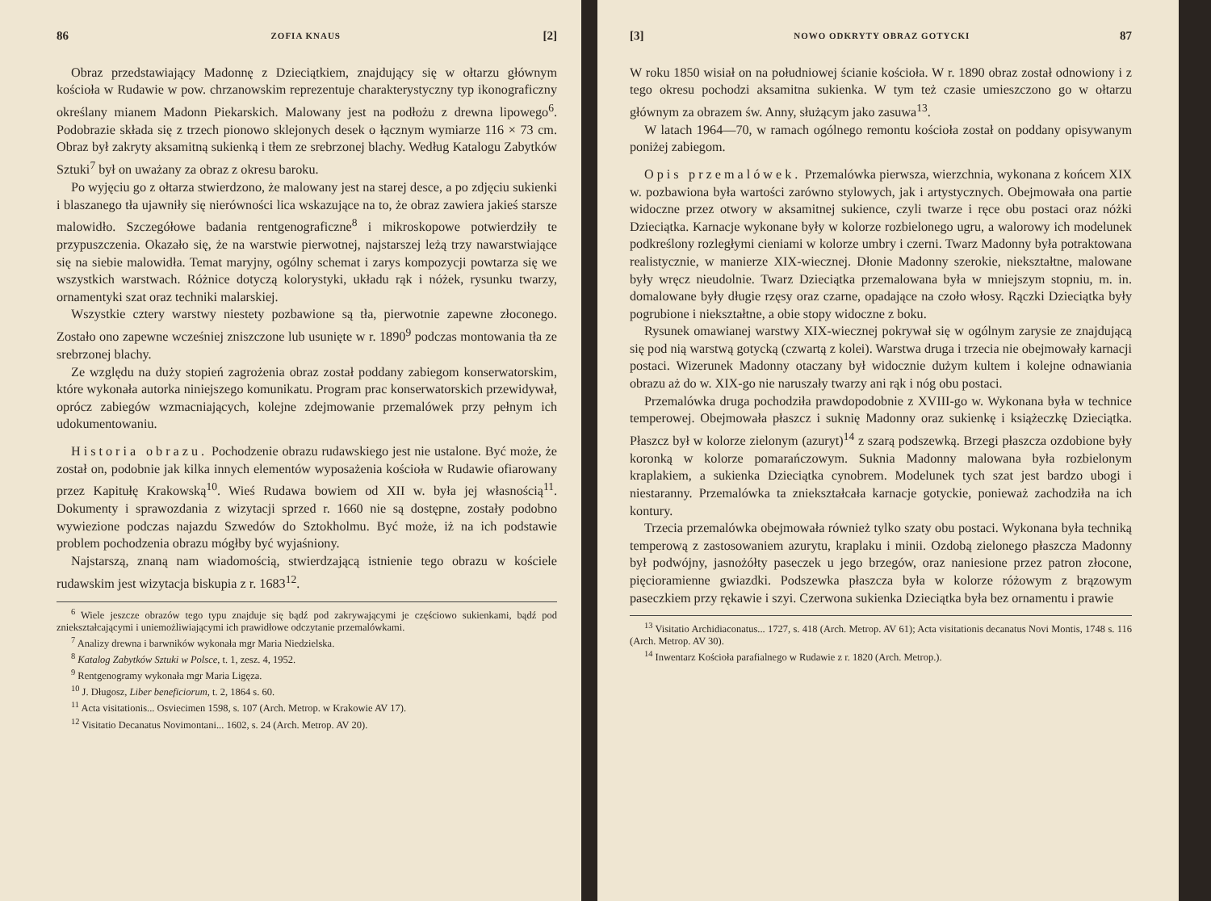86 ZOFIA KNAUS [2]
Obraz przedstawiający Madonnę z Dzieciątkiem, znajdujący się w ołtarzu głównym kościoła w Rudawie w pow. chrzanowskim reprezentuje charakterystyczny typ ikonograficzny określany mianem Madonn Piekarskich. Malowany jest na podłożu z drewna lipowego<sup>6</sup>. Podobrazie składa się z trzech pionowo sklejonych desek o łącznym wymiarze 116 × 73 cm. Obraz był zakryty aksamitną sukienką i tłem ze srebrzonej blachy. Według Katalogu Zabytków Sztuki<sup>7</sup> był on uważany za obraz z okresu baroku.
Po wyjęciu go z ołtarza stwierdzono, że malowany jest na starej desce, a po zdjęciu sukienki i blaszanego tła ujawniły się nierówności lica wskazujące na to, że obraz zawiera jakieś starsze malowidło. Szczegółowe badania rentgenograficzne<sup>8</sup> i mikroskopowe potwierdziły te przypuszczenia. Okazało się, że na warstwie pierwotnej, najstarszej leżą trzy nawarstwiające się na siebie malowidła. Temat maryjny, ogólny schemat i zarys kompozycji powtarza się we wszystkich warstwach. Różnice dotyczą kolorystyki, układu rąk i nóżek, rysunku twarzy, ornamentyki szat oraz techniki malarskiej.
Wszystkie cztery warstwy niestety pozbawione są tła, pierwotnie zapewne złoconego. Zostało ono zapewne wcześniej zniszczone lub usunięte w r. 1890<sup>9</sup> podczas montowania tła ze srebrzonej blachy.
Ze względu na duży stopień zagrożenia obraz został poddany zabiegom konserwatorskim, które wykonała autorka niniejszego komunikatu. Program prac konserwatorskich przewidywał, oprócz zabiegów wzmacniających, kolejne zdejmowanie przemalówek przy pełnym ich udokumentowaniu.
Historia obrazu. Pochodzenie obrazu rudawskiego jest nie ustalone. Być może, że został on, podobnie jak kilka innych elementów wyposażenia kościoła w Rudawie ofiarowany przez Kapitułę Krakowską<sup>10</sup>. Wieś Rudawa bowiem od XII w. była jej własnością<sup>11</sup>. Dokumenty i sprawozdania z wizytacji sprzed r. 1660 nie są dostępne, zostały podobno wywiezione podczas najazdu Szwedów do Sztokholmu. Być może, iż na ich podstawie problem pochodzenia obrazu mógłby być wyjaśniony.
Najstarszą, znaną nam wiadomością, stwierdzającą istnienie tego obrazu w kościele rudawskim jest wizytacja biskupia z r. 1683<sup>12</sup>.
<sup>6</sup> Wiele jeszcze obrazów tego typu znajduje się bądź pod zakrywającymi je częściowo sukienkami, bądź pod zniekształcającymi i uniemożliwiającymi ich prawidłowe odczytanie przemalówkami.
<sup>7</sup> Analizy drewna i barwników wykonała mgr Maria Niedzielska.
<sup>8</sup> Katalog Zabytków Sztuki w Polsce, t. 1, zesz. 4, 1952.
<sup>9</sup> Rentgenogramy wykonała mgr Maria Ligęza.
<sup>10</sup> J. Długosz, Liber beneficiorum, t. 2, 1864 s. 60.
<sup>11</sup> Acta visitationis... Osviecimen 1598, s. 107 (Arch. Metrop. w Krakowie AV 17).
<sup>12</sup> Visitatio Decanatus Novimontani... 1602, s. 24 (Arch. Metrop. AV 20).
[3] NOWO ODKRYTY OBRAZ GOTYCKI 87
W roku 1850 wisiał on na południowej ścianie kościoła. W r. 1890 obraz został odnowiony i z tego okresu pochodzi aksamitna sukienka. W tym też czasie umieszczono go w ołtarzu głównym za obrazem św. Anny, służącym jako zasuwa<sup>13</sup>.
W latach 1964—70, w ramach ogólnego remontu kościoła został on poddany opisywanym poniżej zabiegom.
Opis przemalówek. Przemalówka pierwsza, wierzchnia, wykonana z końcem XIX w. pozbawiona była wartości zarówno stylowych, jak i artystycznych. Obejmowała ona partie widoczne przez otwory w aksamitnej sukience, czyli twarze i ręce obu postaci oraz nóżki Dzieciątka. Karnacje wykonane były w kolorze rozbielonego ugru, a walorowy ich modelunek podkreślony rozległymi cieniami w kolorze umbry i czerni. Twarz Madonny była potraktowana realistycznie, w manierze XIX-wiecznej. Dłonie Madonny szerokie, niekształtne, malowane były wręcz nieudolnie. Twarz Dzieciątka przemalowana była w mniejszym stopniu, m. in. domalowane były długie rzęsy oraz czarne, opadające na czoło włosy. Rączki Dzieciątka były pogrubione i niekształtne, a obie stopy widoczne z boku.
Rysunek omawianej warstwy XIX-wiecznej pokrywał się w ogólnym zarysie ze znajdującą się pod nią warstwą gotycką (czwartą z kolei). Warstwa druga i trzecia nie obejmowały karnacji postaci. Wizerunek Madonny otaczany był widocznie dużym kultem i kolejne odnawiania obrazu aż do w. XIX-go nie naruszały twarzy ani rąk i nóg obu postaci.
Przemalówka druga pochodziła prawdopodobnie z XVIII-go w. Wykonana była w technice temperowej. Obejmowała płaszcz i suknię Madonny oraz sukienkę i książeczkę Dzieciątka. Płaszcz był w kolorze zielonym (azuryt)<sup>14</sup> z szarą podszewką. Brzegi płaszcza ozdobione były koronką w kolorze pomarańczowym. Suknia Madonny malowana była rozbielonym kraplakiem, a sukienka Dzieciątka cynobrem. Modelunek tych szat jest bardzo ubogi i niestaranny. Przemalówka ta zniekształcała karnacje gotyckie, ponieważ zachodziła na ich kontury.
Trzecia przemalówka obejmowała również tylko szaty obu postaci. Wykonana była techniką temperową z zastosowaniem azurytu, kraplaku i minii. Ozdobą zielonego płaszcza Madonny był podwójny, jasnożółty paseczek u jego brzegów, oraz naniesione przez patron złocone, pięcioramienne gwiazdki. Podszewka płaszcza była w kolorze różowym z brązowym paseczkiem przy rękawie i szyi. Czerwona sukienka Dzieciątka była bez ornamentu i prawie
<sup>13</sup> Visitatio Archidiaconatus... 1727, s. 418 (Arch. Metrop. AV 61); Acta visitationis decanatus Novi Montis, 1748 s. 116 (Arch. Metrop. AV 30).
<sup>14</sup> Inwentarz Kościoła parafialnego w Rudawie z r. 1820 (Arch. Metrop.).